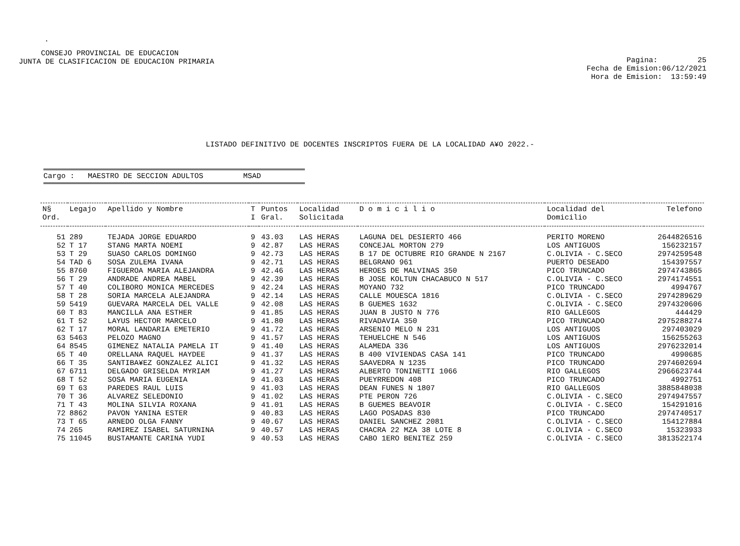.
CONSEJO PROVINCIAL DE EDUCACION
JUNTA DE CLASIFICACION DE EDUCACION PRIMARIA
Pagina: 25
Fecha de Emision:06/12/2021
Hora de Emision: 13:59:49
LISTADO DEFINITIVO DE DOCENTES INSCRIPTOS FUERA DE LA LOCALIDAD A¥O 2022.-
Cargo : MAESTRO DE SECCION ADULTOS MSAD
| N§ Ord. | Legajo | Apellido y Nombre | T I | Puntos Gral. | Localidad Solicitada | D o m i c i l i o | Localidad del Domicilio | Telefono |
| --- | --- | --- | --- | --- | --- | --- | --- | --- |
| 51 | 289 | TEJADA JORGE EDUARDO | 9 | 43.03 | LAS HERAS | LAGUNA DEL DESIERTO 466 | PERITO MORENO | 2644826516 |
| 52 | T 17 | STANG MARTA NOEMI | 9 | 42.87 | LAS HERAS | CONCEJAL MORTON 279 | LOS ANTIGUOS | 156232157 |
| 53 | T 29 | SUASO CARLOS DOMINGO | 9 | 42.73 | LAS HERAS | B 17 DE OCTUBRE RIO GRANDE N 2167 | C.OLIVIA - C.SECO | 2974259548 |
| 54 | TAD 6 | SOSA ZULEMA IVANA | 9 | 42.71 | LAS HERAS | BELGRANO 961 | PUERTO DESEADO | 154397557 |
| 55 | 8760 | FIGUEROA MARIA ALEJANDRA | 9 | 42.46 | LAS HERAS | HEROES DE MALVINAS 350 | PICO TRUNCADO | 2974743865 |
| 56 | T 29 | ANDRADE ANDREA MABEL | 9 | 42.39 | LAS HERAS | B JOSE KOLTUN CHACABUCO N 517 | C.OLIVIA - C.SECO | 2974174551 |
| 57 | T 40 | COLIBORO MONICA MERCEDES | 9 | 42.24 | LAS HERAS | MOYANO 732 | PICO TRUNCADO | 4994767 |
| 58 | T 28 | SORIA MARCELA ALEJANDRA | 9 | 42.14 | LAS HERAS | CALLE MOUESCA 1816 | C.OLIVIA - C.SECO | 2974289629 |
| 59 | 5419 | GUEVARA MARCELA DEL VALLE | 9 | 42.08 | LAS HERAS | B GUEMES 1632 | C.OLIVIA - C.SECO | 2974320606 |
| 60 | T 83 | MANCILLA ANA ESTHER | 9 | 41.85 | LAS HERAS | JUAN B JUSTO N 776 | RIO GALLEGOS | 444429 |
| 61 | T 52 | LAYUS HECTOR MARCELO | 9 | 41.80 | LAS HERAS | RIVADAVIA 350 | PICO TRUNCADO | 2975288274 |
| 62 | T 17 | MORAL LANDARIA EMETERIO | 9 | 41.72 | LAS HERAS | ARSENIO MELO N 231 | LOS ANTIGUOS | 297403029 |
| 63 | 5463 | PELOZO MAGNO | 9 | 41.57 | LAS HERAS | TEHUELCHE N 546 | LOS ANTIGUOS | 156255263 |
| 64 | 8545 | GIMENEZ NATALIA PAMELA IT | 9 | 41.40 | LAS HERAS | ALAMEDA 336 | LOS ANTIGUOS | 2976232014 |
| 65 | T 40 | ORELLANA RAQUEL HAYDEE | 9 | 41.37 | LAS HERAS | B 400 VIVIENDAS CASA 141 | PICO TRUNCADO | 4990685 |
| 66 | T 35 | SANTIBA¥EZ GONZALEZ ALICI | 9 | 41.32 | LAS HERAS | SAAVEDRA N 1235 | PICO TRUNCADO | 2974602694 |
| 67 | 6711 | DELGADO GRISELDA MYRIAM | 9 | 41.27 | LAS HERAS | ALBERTO TONINETTI 1066 | RIO GALLEGOS | 2966623744 |
| 68 | T 52 | SOSA MARIA EUGENIA | 9 | 41.03 | LAS HERAS | PUEYRREDON 408 | PICO TRUNCADO | 4992751 |
| 69 | T 63 | PAREDES RAUL LUIS | 9 | 41.03 | LAS HERAS | DEAN FUNES N 1807 | RIO GALLEGOS | 3885848038 |
| 70 | T 36 | ALVAREZ SELEDONIO | 9 | 41.02 | LAS HERAS | PTE PERON 726 | C.OLIVIA - C.SECO | 2974947557 |
| 71 | T 43 | MOLINA SILVIA ROXANA | 9 | 41.01 | LAS HERAS | B GUEMES BEAVOIR | C.OLIVIA - C.SECO | 154291016 |
| 72 | 8862 | PAVON YANINA ESTER | 9 | 40.83 | LAS HERAS | LAGO POSADAS 830 | PICO TRUNCADO | 2974740517 |
| 73 | T 65 | ARNEDO OLGA FANNY | 9 | 40.67 | LAS HERAS | DANIEL SANCHEZ 2081 | C.OLIVIA - C.SECO | 154127884 |
| 74 | 265 | RAMIREZ ISABEL SATURNINA | 9 | 40.57 | LAS HERAS | CHACRA 22 MZA 38 LOTE 8 | C.OLIVIA - C.SECO | 15323933 |
| 75 | 11045 | BUSTAMANTE CARINA YUDI | 9 | 40.53 | LAS HERAS | CABO 1ERO BENITEZ 259 | C.OLIVIA - C.SECO | 3813522174 |